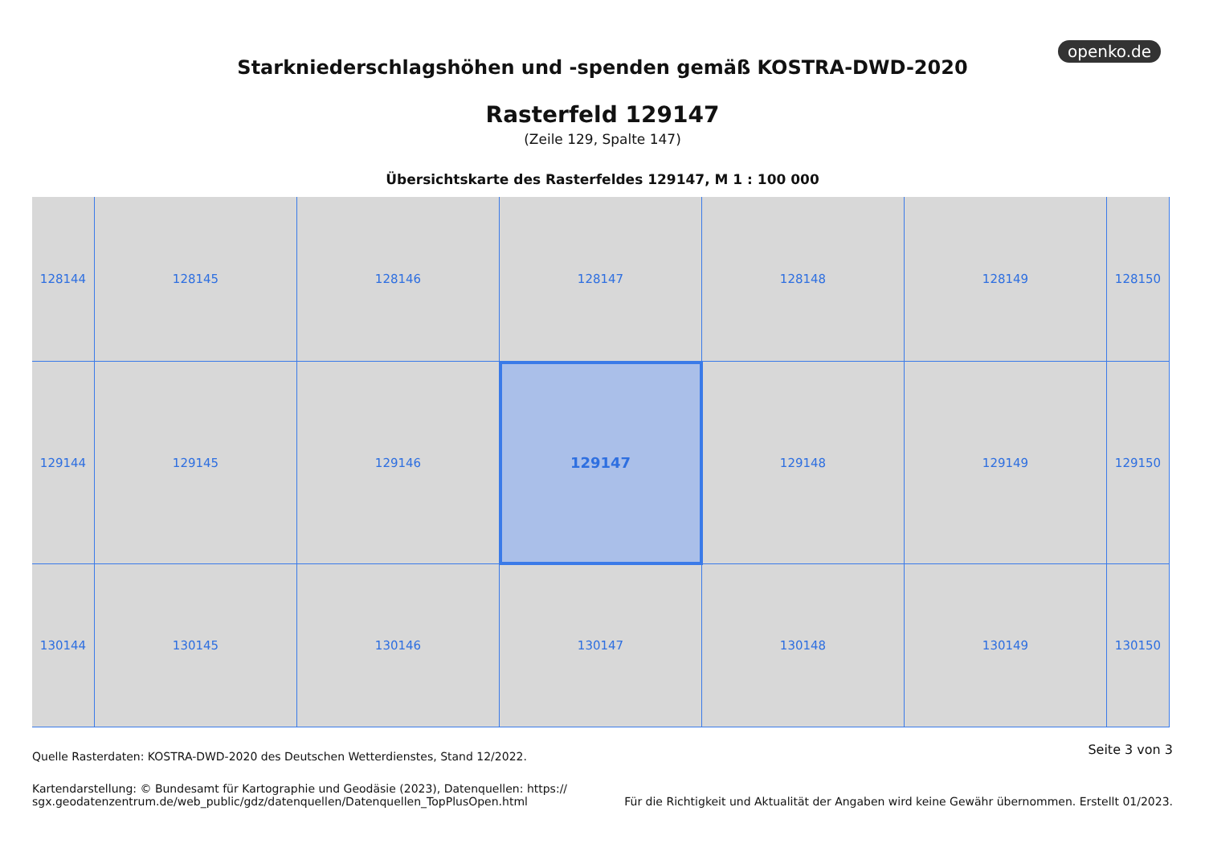openko.de
Starkniederschlagshöhen und -spenden gemäß KOSTRA-DWD-2020
Rasterfeld 129147
(Zeile 129, Spalte 147)
Übersichtskarte des Rasterfeldes 129147, M 1 : 100 000
128144
128145
128146
128147
128148
128149
128150
129144
129145
129146
129147
129148
129149
129150
130144
130145
130146
130147
130148
130149
130150
Seite 3 von 3 Quelle Rasterdaten: KOSTRA-DWD-2020 des Deutschen Wetterdienstes, Stand 12/2022.
Kartendarstellung: © Bundesamt für Kartographie und Geodäsie (2023), Datenquellen: https://
sgx.geodatenzentrum.de/web_public/gdz/datenquellen/Datenquellen_TopPlusOpen.html
Für die Richtigkeit und Aktualität der Angaben wird keine Gewähr übernommen. Erstellt 01/2023.